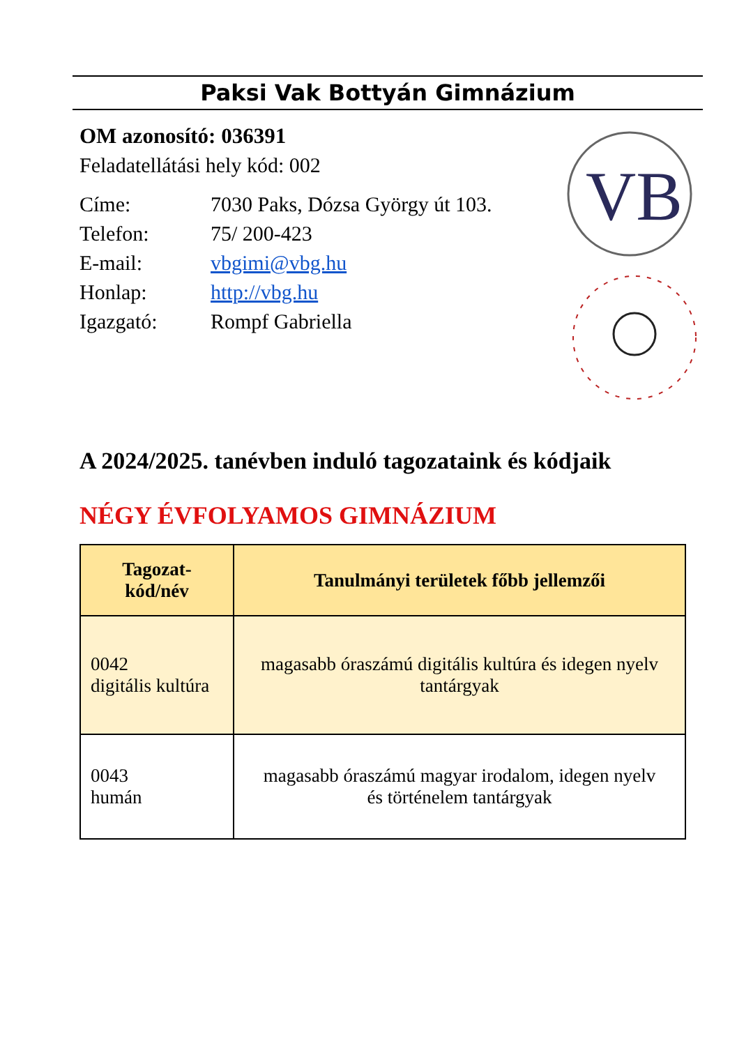Paksi Vak Bottyán Gimnázium
VB
OM azonosító: 036391
Feladatellátási hely kód: 002
Címe: 7030 Paks, Dózsa György út 103.
Telefon: 75/ 200-423
E-mail: vbgimi@vbg.hu
Honlap: http://vbg.hu
Igazgató: Rompf Gabriella
A 2024/2025. tanévben induló tagozataink és kódjaik
NÉGY ÉVFOLYAMOS GIMNÁZIUM
| Tagozat- kód/név | Tanulmányi területek főbb jellemzői |
| --- | --- |
| 0042 digitális kultúra | magasabb óraszámú digitális kultúra és idegen nyelv tantárgyak |
| 0043 humán | magasabb óraszámú magyar irodalom, idegen nyelv és történelem tantárgyak |